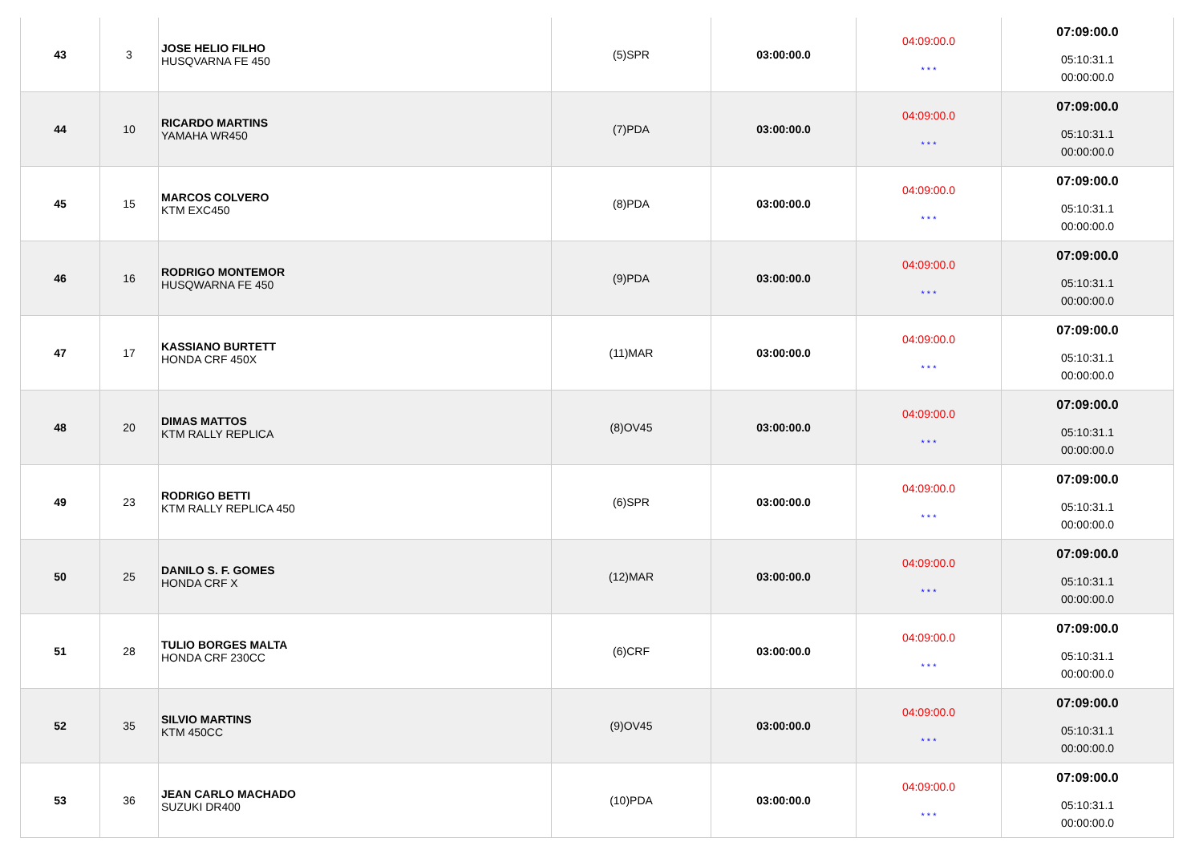| 43 | 3 | JOSE HELIO FILHO HUSQVARNA FE 450 | (5)SPR | 03:00:00.0 | 04:09:00.0 * * * | 07:09:00.0 05:10:31.1 00:00:00.0 |
| 44 | 10 | RICARDO MARTINS YAMAHA WR450 | (7)PDA | 03:00:00.0 | 04:09:00.0 * * * | 07:09:00.0 05:10:31.1 00:00:00.0 |
| 45 | 15 | MARCOS COLVERO KTM EXC450 | (8)PDA | 03:00:00.0 | 04:09:00.0 * * * | 07:09:00.0 05:10:31.1 00:00:00.0 |
| 46 | 16 | RODRIGO MONTEMOR HUSQWARNA FE 450 | (9)PDA | 03:00:00.0 | 04:09:00.0 * * * | 07:09:00.0 05:10:31.1 00:00:00.0 |
| 47 | 17 | KASSIANO BURTETT HONDA CRF 450X | (11)MAR | 03:00:00.0 | 04:09:00.0 * * * | 07:09:00.0 05:10:31.1 00:00:00.0 |
| 48 | 20 | DIMAS MATTOS KTM RALLY REPLICA | (8)OV45 | 03:00:00.0 | 04:09:00.0 * * * | 07:09:00.0 05:10:31.1 00:00:00.0 |
| 49 | 23 | RODRIGO BETTI KTM RALLY REPLICA 450 | (6)SPR | 03:00:00.0 | 04:09:00.0 * * * | 07:09:00.0 05:10:31.1 00:00:00.0 |
| 50 | 25 | DANILO S. F. GOMES HONDA CRF X | (12)MAR | 03:00:00.0 | 04:09:00.0 * * * | 07:09:00.0 05:10:31.1 00:00:00.0 |
| 51 | 28 | TULIO BORGES MALTA HONDA CRF 230CC | (6)CRF | 03:00:00.0 | 04:09:00.0 * * * | 07:09:00.0 05:10:31.1 00:00:00.0 |
| 52 | 35 | SILVIO MARTINS KTM 450CC | (9)OV45 | 03:00:00.0 | 04:09:00.0 * * * | 07:09:00.0 05:10:31.1 00:00:00.0 |
| 53 | 36 | JEAN CARLO MACHADO SUZUKI DR400 | (10)PDA | 03:00:00.0 | 04:09:00.0 * * * | 07:09:00.0 05:10:31.1 00:00:00.0 |